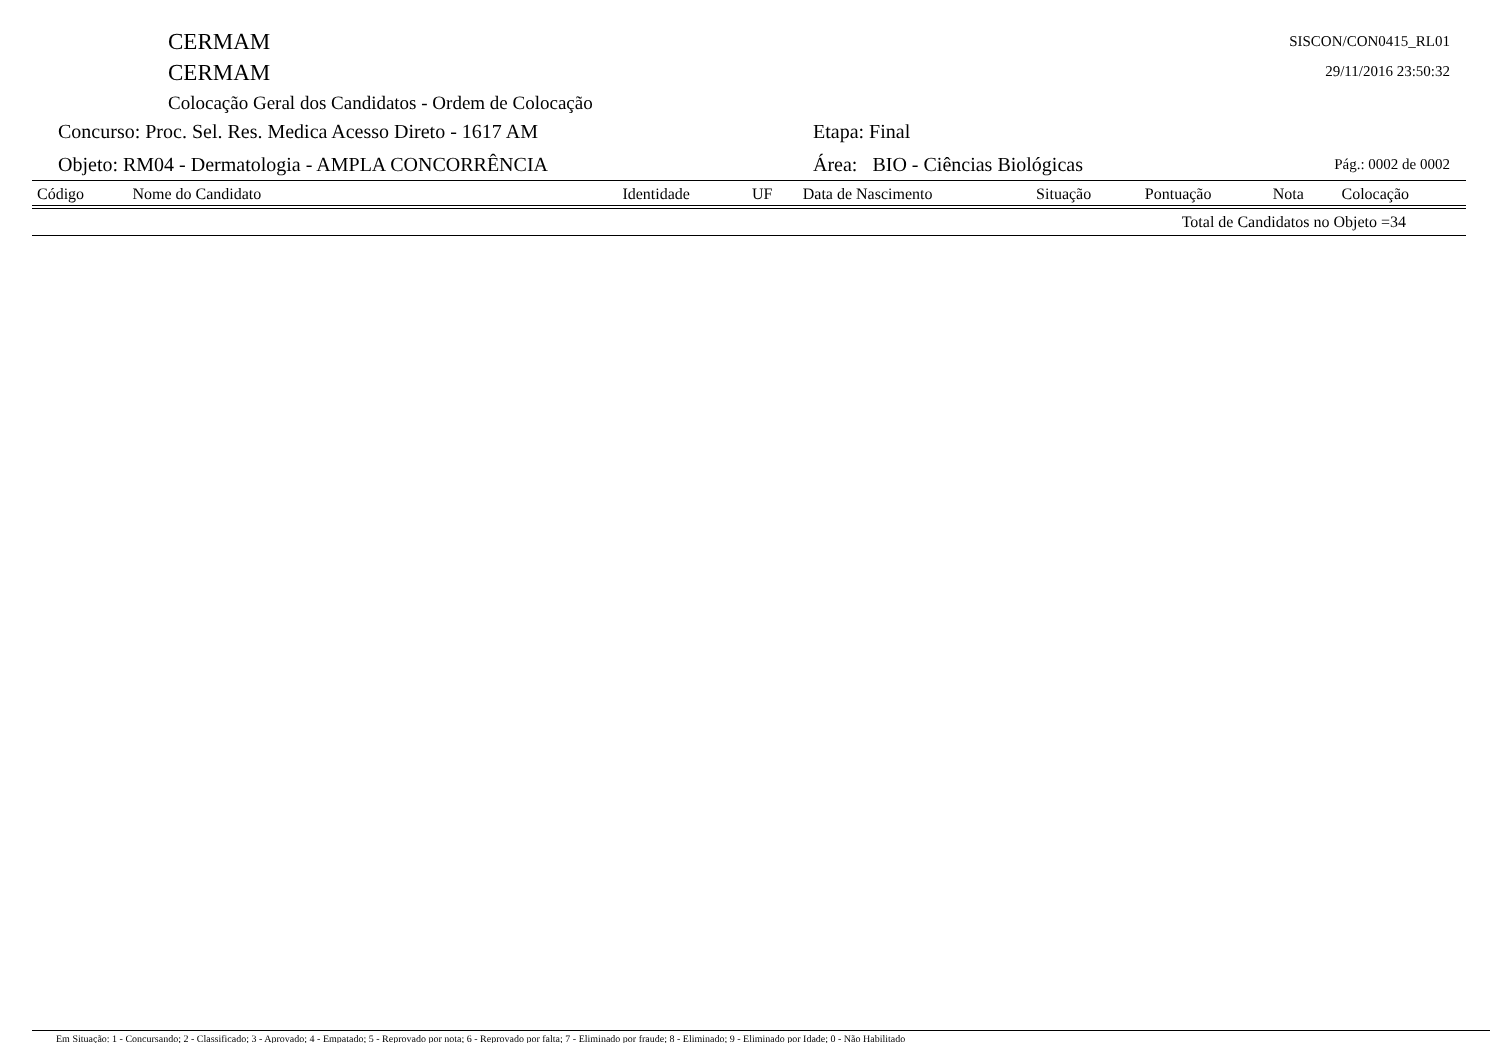CERMAM
CERMAM
Colocação Geral dos Candidatos - Ordem de Colocação
SISCON/CON0415_RL01
29/11/2016 23:50:32
Concurso: Proc. Sel. Res. Medica Acesso Direto - 1617 AM Etapa: Final
Objeto: RM04 - Dermatologia - AMPLA CONCORRÊNCIA Área: BIO - Ciências Biológicas
Pág.: 0002 de 0002
| Código | Nome do Candidato | Identidade | UF | Data de Nascimento | Situação | Pontuação | Nota | Colocação |
| --- | --- | --- | --- | --- | --- | --- | --- | --- |
| Total de Candidatos no Objeto =34 | | | | | | | | |
Em Situação: 1 - Concursando; 2 - Classificado; 3 - Aprovado; 4 - Empatado; 5 - Reprovado por nota; 6 - Reprovado por falta; 7 - Eliminado por fraude; 8 - Eliminado; 9 - Eliminado por Idade; 0 - Não Habilitado